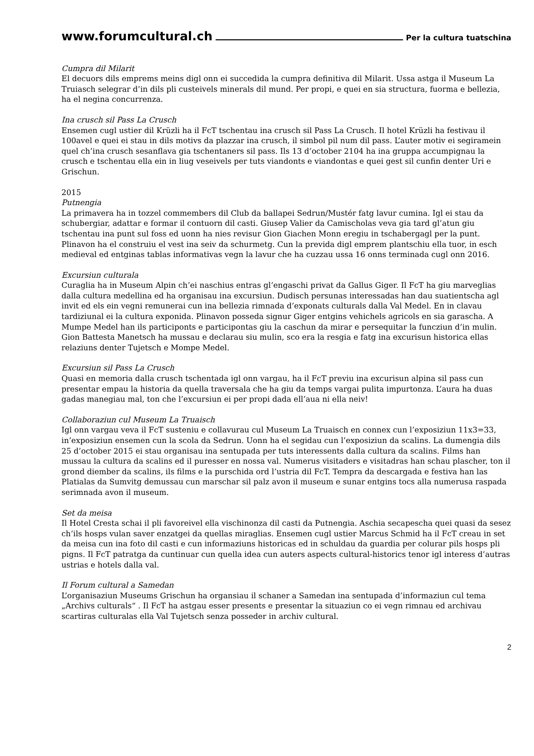www.forumcultural.ch Per la cultura tuatschina
Cumpra dil Milarit
El decuors dils emprems meins digl onn ei succedida la cumpra definitiva dil Milarit. Ussa astga il Museum La Truiasch selegrar d’in dils pli custeivels minerals dil mund. Per propi, e quei en sia structura, fuorma e bellezia, ha el negina concurrenza.
Ina crusch sil Pass La Crusch
Ensemen cugl ustier dil Krüzli ha il FcT tschentau ina crusch sil Pass La Crusch. Il hotel Krüzli ha festivau il 100avel e quei ei stau in dils motivs da plazzar ina crusch, il simbol pil num dil pass. L’auter motiv ei segiramein quel ch’ina crusch sesanflava gia tschentaners sil pass. Ils 13 d’october 2104 ha ina gruppa accumpignau la crusch e tschentau ella ein in liug veseivels per tuts viandonts e viandontas e quei gest sil cunfin denter Uri e Grischun.
2015
Putnengia
La primavera ha in tozzel commembers dil Club da ballapei Sedrun/Mustér fatg lavur cumina. Igl ei stau da schubergiar, adattar e formar il contuorn dil casti. Giusep Valier da Camischolas veva gia tard gl’atun giu tschentau ina punt sul foss ed uonn ha nies revisur Gion Giachen Monn eregiu in tschabergagl per la punt. Plinavon ha el construiu el vest ina seiv da schurmetg. Cun la previda digl emprem plantschiu ella tuor, in esch medieval ed entginas tablas informativas vegn la lavur che ha cuzzau ussa 16 onns terminada cugl onn 2016.
Excursiun culturala
Curaglia ha in Museum Alpin ch’ei naschius entras gl’engaschi privat da Gallus Giger. Il FcT ha giu marveglias dalla cultura medellina ed ha organisau ina excursiun. Dudisch persunas interessadas han dau suatientscha agl invit ed els ein vegni remunerai cun ina bellezia rimnada d’exponats culturals dalla Val Medel. En in clavau tardiziunal ei la cultura exponida. Plinavon posseda signur Giger entgins vehichels agricols en sia garascha. A Mumpe Medel han ils participonts e participontas giu la caschun da mirar e persequitar la funcziun d’in mulin. Gion Battesta Manetsch ha mussau e declarau siu mulin, sco era la resgia e fatg ina excurisun historica ellas relaziuns denter Tujetsch e Mompe Medel.
Excursiun sil Pass La Crusch
Quasi en memoria dalla crusch tschentada igl onn vargau, ha il FcT previu ina excurisun alpina sil pass cun presentar empau la historia da quella traversala che ha giu da temps vargai pulita impurtonza. L’aura ha duas gadas manegiau mal, ton che l’excursiun ei per propi dada ell’aua ni ella neiv!
Collaboraziun cul Museum La Truaisch
Igl onn vargau veva il FcT susteniu e collavurau cul Museum La Truaisch en connex cun l’exposiziun 11x3=33, in’exposiziun ensemen cun la scola da Sedrun. Uonn ha el segidau cun l’exposiziun da scalins. La dumengia dils 25 d’october 2015 ei stau organisau ina sentupada per tuts interessents dalla cultura da scalins. Films han mussau la cultura da scalins ed il puresser en nossa val. Numerus visitaders e visitadras han schau plascher, ton il grond diember da scalins, ils films e la purschida ord l’ustria dil FcT. Tempra da descargada e festiva han las Platialas da Sumvitg demussau cun marschar sil palz avon il museum e sunar entgins tocs alla numerusa raspada serimnada avon il museum.
Set da meisa
Il Hotel Cresta schai il pli favoreivel ella vischinonza dil casti da Putnengia. Aschia secapescha quei quasi da sesez ch’ils hosps vulan saver enzatgei da quellas miraglias. Ensemen cugl ustier Marcus Schmid ha il FcT creau in set da meisa cun ina foto dil casti e cun informaziuns historicas ed in schuldau da guardia per colurar pils hosps pli pigns. Il FcT patratga da cuntinuar cun quella idea cun auters aspects cultural-historics tenor igl interess d’autras ustrias e hotels dalla val.
Il Forum cultural a Samedan
L’organisaziun Museums Grischun ha organsiau il schaner a Samedan ina sentupada d’informaziun cul tema „Archivs culturals“ . Il FcT ha astgau esser presents e presentar la situaziun co ei vegn rimnau ed archivau scartiras culturalas ella Val Tujetsch senza posseder in archiv cultural.
2